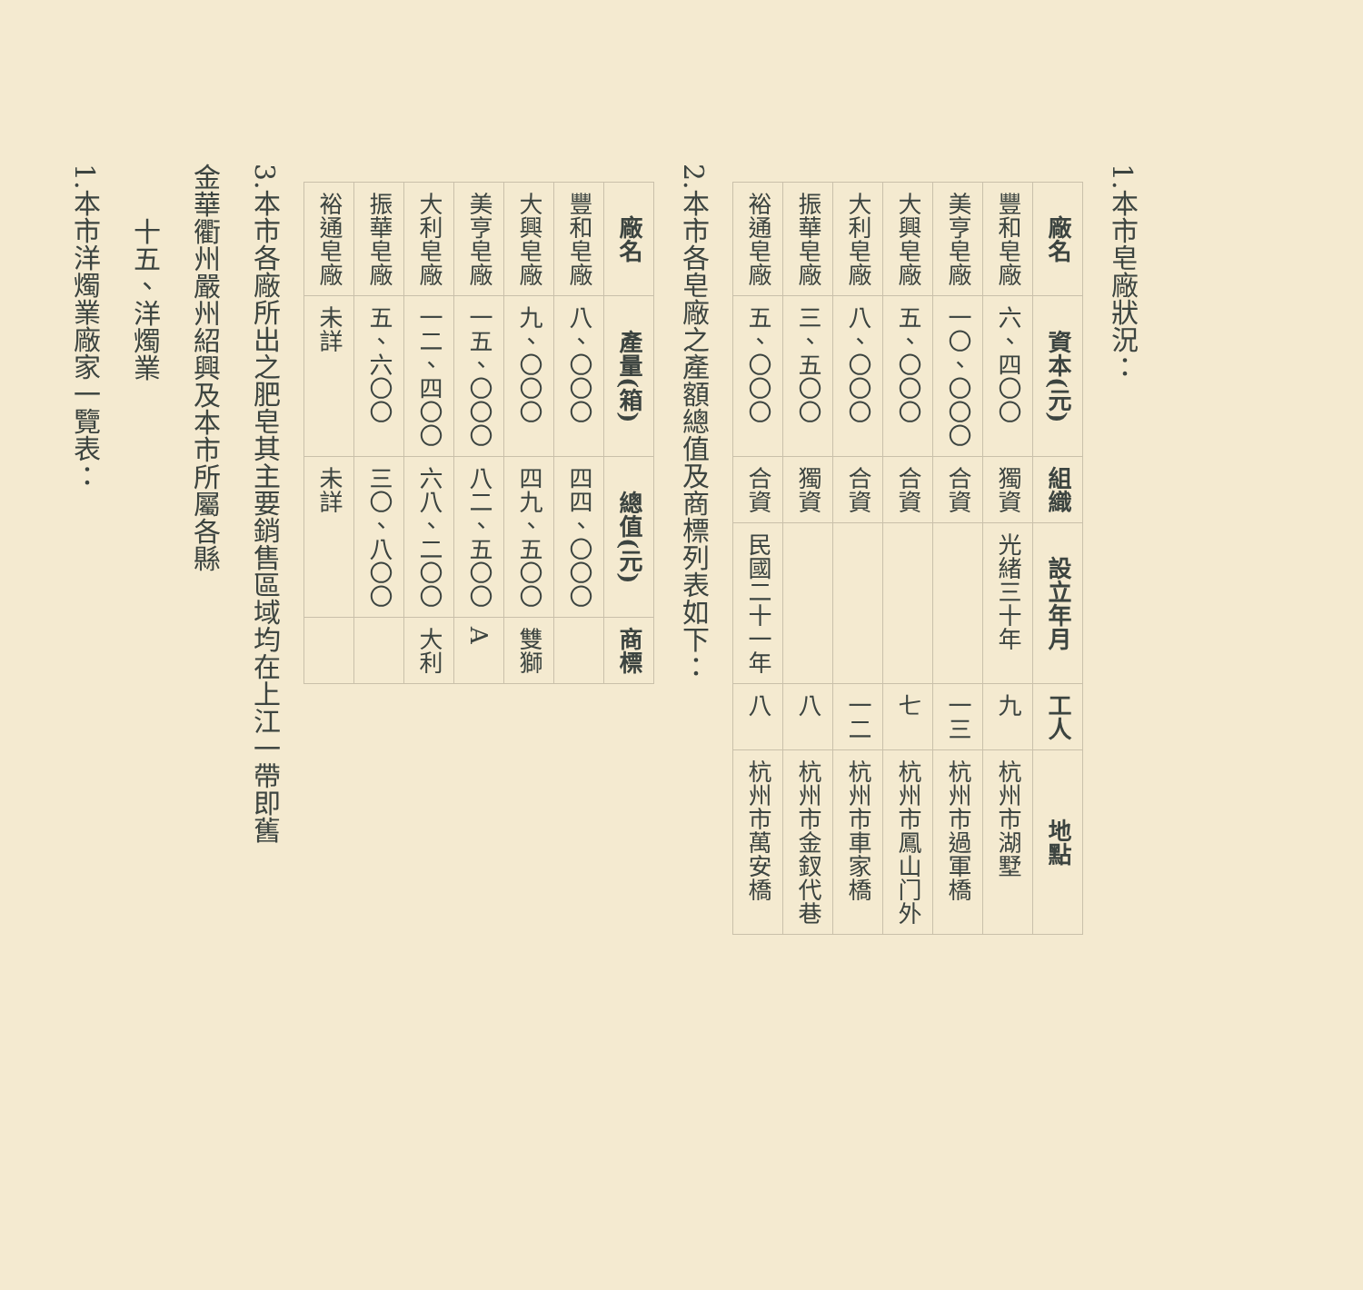1.本市皂廠狀況：
| 廠名 | 資本(元) | 組織 | 設立年月 | 工人 | 地點 |
| --- | --- | --- | --- | --- | --- |
| 豐和皂廠 | 六、四〇〇 | 獨資 | 光緒三十年 | 九 | 杭州市湖墅 |
| 美亨皂廠 | 一〇、〇〇〇 | 合資 | | 一三 | 杭州市過軍橋 |
| 大興皂廠 | 五、〇〇〇 | 合資 | | 七 | 杭州市鳳山门外 |
| 大利皂廠 | 八、〇〇〇 | 合資 | | 一二 | 杭州市車家橋 |
| 振華皂廠 | 三、五〇〇 | 獨資 | | 八 | 杭州市金釵代巷 |
| 裕通皂廠 | 五、〇〇〇 | 合資 | 民國二十一年 | 八 | 杭州市萬安橋 |
2.本市各皂廠之產額總值及商標列表如下：
| 廠名 | 產量(箱) | 總值(元) | 商標 |
| --- | --- | --- | --- |
| 豐和皂廠 | 八、〇〇〇 | 四四、〇〇〇 | |
| 大興皂廠 | 九、〇〇〇 | 四九、五〇〇 | 雙獅 |
| 美亨皂廠 | 一五、〇〇〇 | 八二、五〇〇 | A |
| 大利皂廠 | 一二、四〇〇 | 六八、二〇〇 | 大利 |
| 振華皂廠 | 五、六〇〇 | 三〇、八〇〇 | |
| 裕通皂廠 | 未詳 | 未詳 | |
3.本市各廠所出之肥皂其主要銷售區域均在上江一帶即舊
金華衢州嚴州紹興及本市所屬各縣
十五、洋燭業
1.本市洋燭業廠家一覽表：